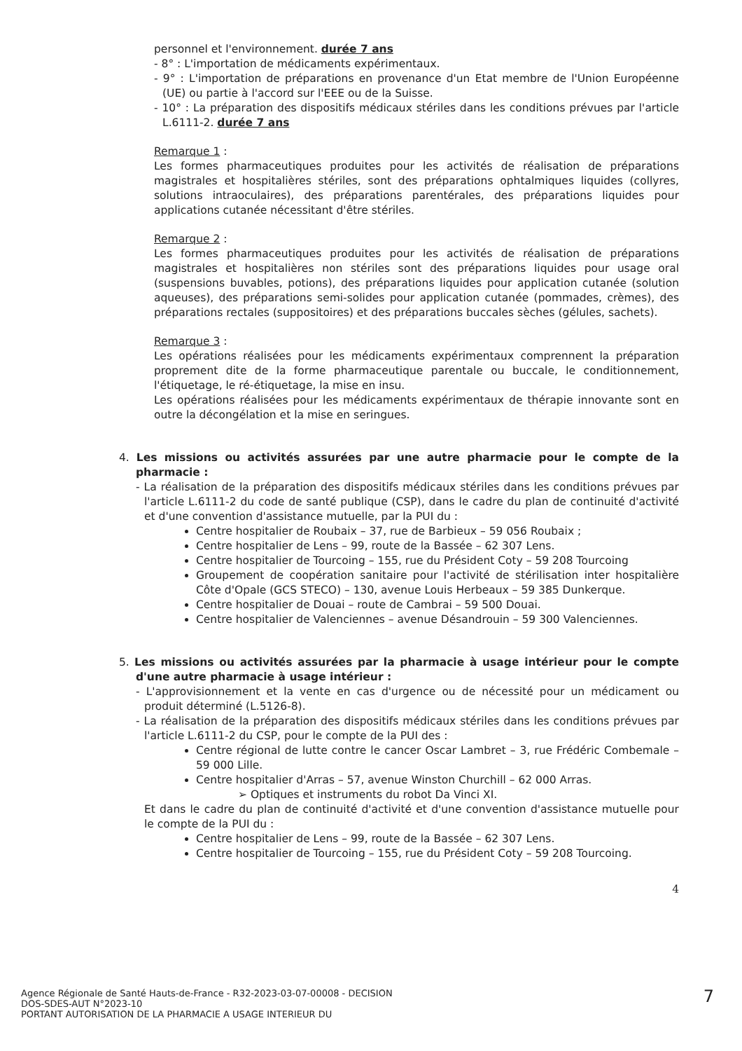personnel et l'environnement. durée 7 ans
- 8° : L'importation de médicaments expérimentaux.
- 9° : L'importation de préparations en provenance d'un Etat membre de l'Union Européenne (UE) ou partie à l'accord sur l'EEE ou de la Suisse.
- 10° : La préparation des dispositifs médicaux stériles dans les conditions prévues par l'article L.6111-2. durée 7 ans
Remarque 1 :
Les formes pharmaceutiques produites pour les activités de réalisation de préparations magistrales et hospitalières stériles, sont des préparations ophtalmiques liquides (collyres, solutions intraoculaires), des préparations parentérales, des préparations liquides pour applications cutanée nécessitant d'être stériles.
Remarque 2 :
Les formes pharmaceutiques produites pour les activités de réalisation de préparations magistrales et hospitalières non stériles sont des préparations liquides pour usage oral (suspensions buvables, potions), des préparations liquides pour application cutanée (solution aqueuses), des préparations semi-solides pour application cutanée (pommades, crèmes), des préparations rectales (suppositoires) et des préparations buccales sèches (gélules, sachets).
Remarque 3 :
Les opérations réalisées pour les médicaments expérimentaux comprennent la préparation proprement dite de la forme pharmaceutique parentale ou buccale, le conditionnement, l'étiquetage, le ré-étiquetage, la mise en insu.
Les opérations réalisées pour les médicaments expérimentaux de thérapie innovante sont en outre la décongélation et la mise en seringues.
4. Les missions ou activités assurées par une autre pharmacie pour le compte de la pharmacie :
- La réalisation de la préparation des dispositifs médicaux stériles dans les conditions prévues par l'article L.6111-2 du code de santé publique (CSP), dans le cadre du plan de continuité d'activité et d'une convention d'assistance mutuelle, par la PUI du :
Centre hospitalier de Roubaix – 37, rue de Barbieux – 59 056 Roubaix ;
Centre hospitalier de Lens – 99, route de la Bassée – 62 307 Lens.
Centre hospitalier de Tourcoing – 155, rue du Président Coty – 59 208 Tourcoing
Groupement de coopération sanitaire pour l'activité de stérilisation inter hospitalière Côte d'Opale (GCS STECO) – 130, avenue Louis Herbeaux – 59 385 Dunkerque.
Centre hospitalier de Douai – route de Cambrai – 59 500 Douai.
Centre hospitalier de Valenciennes – avenue Désandrouin – 59 300 Valenciennes.
5. Les missions ou activités assurées par la pharmacie à usage intérieur pour le compte d'une autre pharmacie à usage intérieur :
- L'approvisionnement et la vente en cas d'urgence ou de nécessité pour un médicament ou produit déterminé (L.5126-8).
- La réalisation de la préparation des dispositifs médicaux stériles dans les conditions prévues par l'article L.6111-2 du CSP, pour le compte de la PUI des :
Centre régional de lutte contre le cancer Oscar Lambret – 3, rue Frédéric Combemale – 59 000 Lille.
Centre hospitalier d'Arras – 57, avenue Winston Churchill – 62 000 Arras.
➢ Optiques et instruments du robot Da Vinci XI.
Et dans le cadre du plan de continuité d'activité et d'une convention d'assistance mutuelle pour le compte de la PUI du :
Centre hospitalier de Lens – 99, route de la Bassée – 62 307 Lens.
Centre hospitalier de Tourcoing – 155, rue du Président Coty – 59 208 Tourcoing.
4
Agence Régionale de Santé Hauts-de-France - R32-2023-03-07-00008 - DECISION
DOS-SDES-AUT N°2023-10
PORTANT AUTORISATION DE LA PHARMACIE A USAGE INTERIEUR DU
7